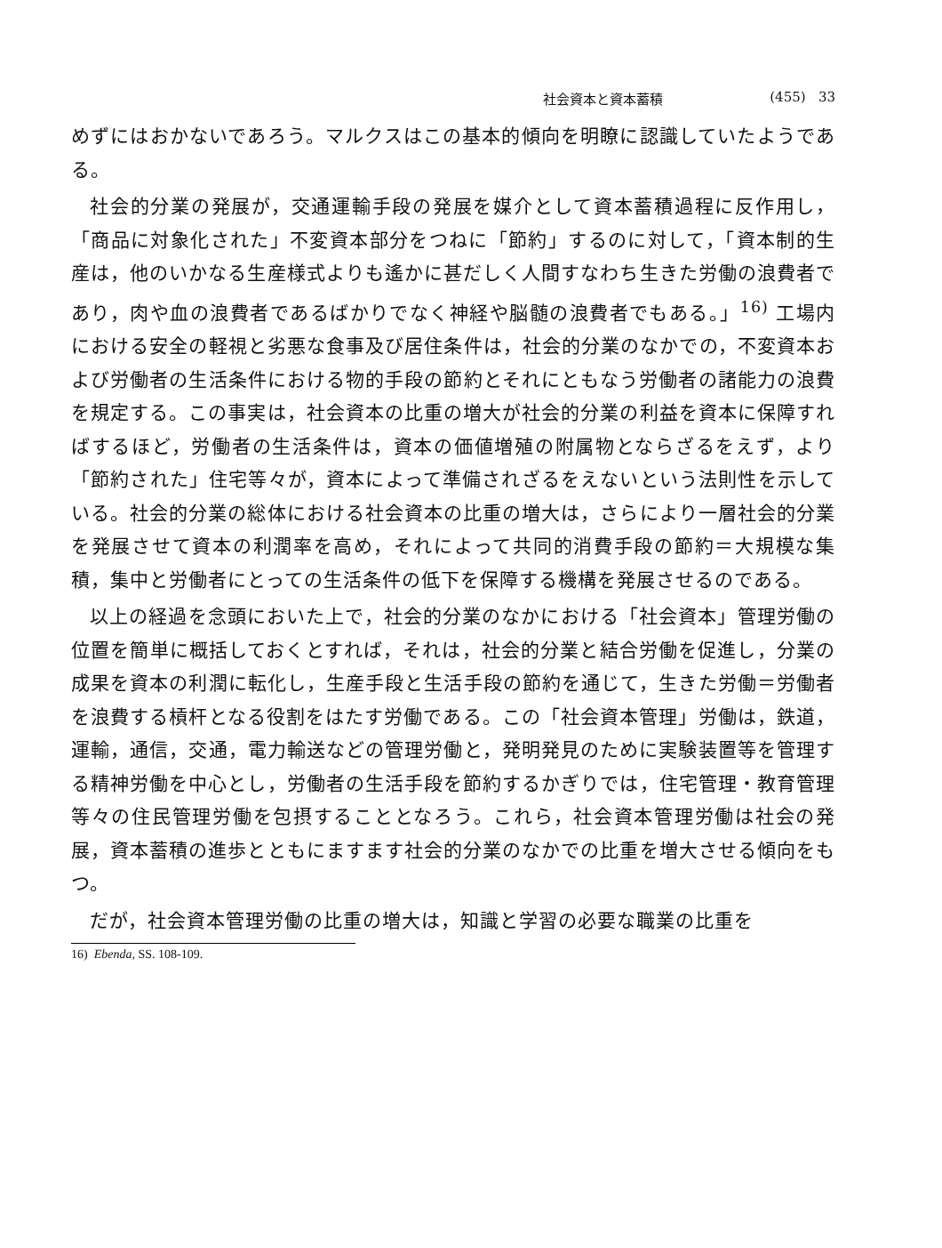社会資本と資本蓄積 (455) 33
めずにはおかないであろう。マルクスはこの基本的傾向を明瞭に認識していたようである。
社会的分業の発展が，交通運輸手段の発展を媒介として資本蓄積過程に反作用し，「商品に対象化された」不変資本部分をつねに「節約」するのに対して，「資本制的生産は，他のいかなる生産様式よりも遙かに甚だしく人間すなわち生きた労働の浪費者であり，肉や血の浪費者であるばかりでなく神経や脳髄の浪費者でもある。」<sup>16)</sup> 工場内における安全の軽視と劣悪な食事及び居住条件は，社会的分業のなかでの，不変資本および労働者の生活条件における物的手段の節約とそれにともなう労働者の諸能力の浪費を規定する。この事実は，社会資本の比重の増大が社会的分業の利益を資本に保障すればするほど，労働者の生活条件は，資本の価値増殖の附属物とならざるをえず，より「節約された」住宅等々が，資本によって準備されざるをえないという法則性を示している。社会的分業の総体における社会資本の比重の増大は，さらにより一層社会的分業を発展させて資本の利潤率を高め，それによって共同的消費手段の節約＝大規模な集積，集中と労働者にとっての生活条件の低下を保障する機構を発展させるのである。
以上の経過を念頭においた上で，社会的分業のなかにおける「社会資本」管理労働の位置を簡単に概括しておくとすれば，それは，社会的分業と結合労働を促進し，分業の成果を資本の利潤に転化し，生産手段と生活手段の節約を通じて，生きた労働＝労働者を浪費する槓杆となる役割をはたす労働である。この「社会資本管理」労働は，鉄道，運輸，通信，交通，電力輸送などの管理労働と，発明発見のために実験装置等を管理する精神労働を中心とし，労働者の生活手段を節約するかぎりでは，住宅管理・教育管理等々の住民管理労働を包摂することとなろう。これら，社会資本管理労働は社会の発展，資本蓄積の進歩とともにますます社会的分業のなかでの比重を増大させる傾向をもつ。
だが，社会資本管理労働の比重の増大は，知識と学習の必要な職業の比重を
16) Ebenda, SS. 108-109.